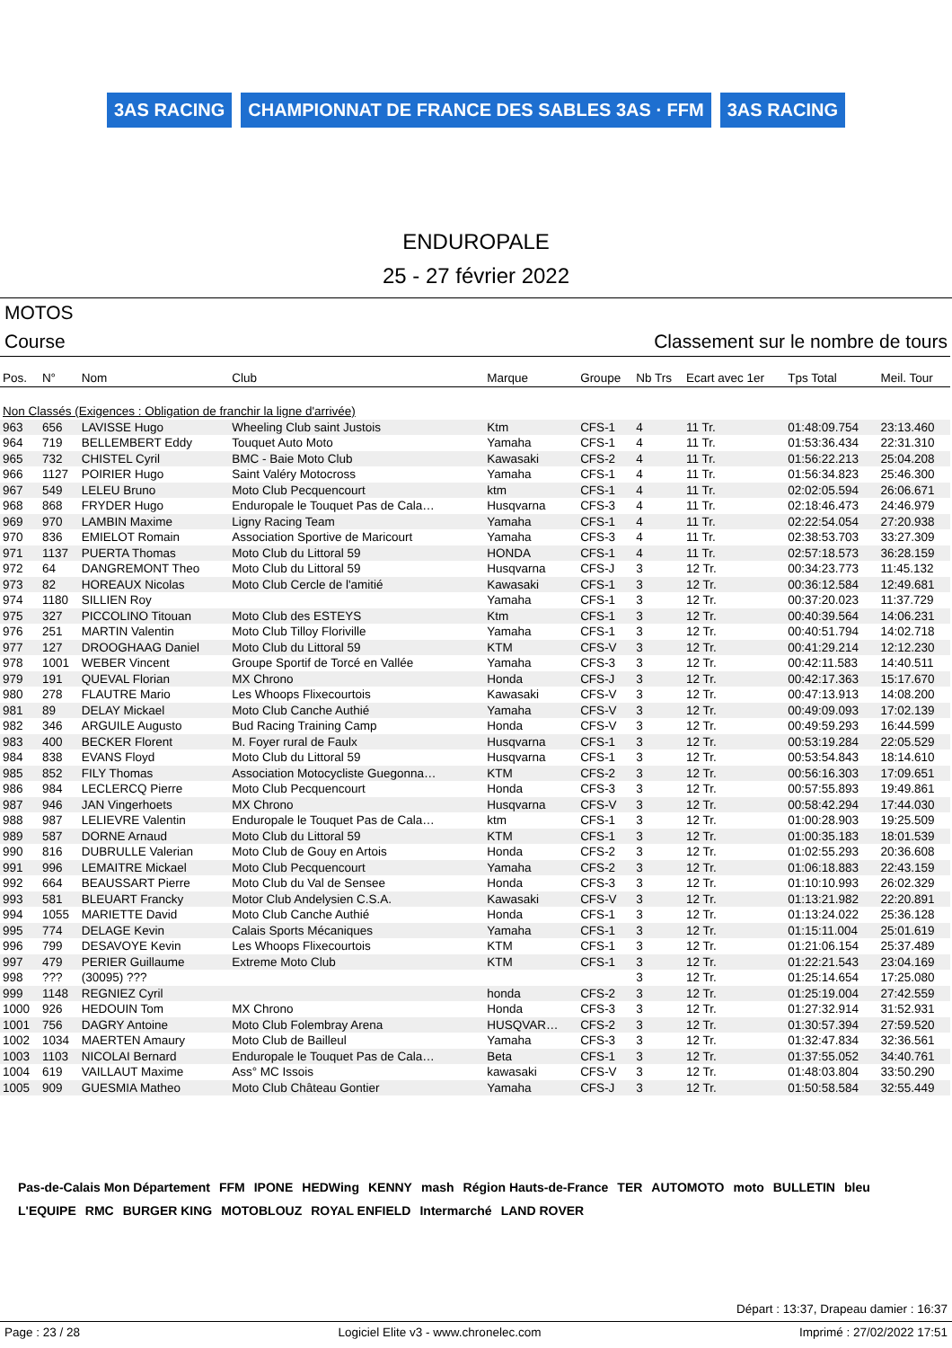3AS RACING CHAMPIONNAT DE FRANCE DES SABLES 3AS · FFM 3AS RACING
ENDUROPALE
25 - 27 février 2022
MOTOS
Course Classement sur le nombre de tours
| Pos. | N° | Nom | Club | Marque | Groupe | Nb Trs | Ecart avec 1er | Tps Total | Meil. Tour |
| --- | --- | --- | --- | --- | --- | --- | --- | --- | --- |
| Non Classés (Exigences : Obligation de franchir la ligne d'arrivée) | | | | | | | | | |
| 963 | 656 | LAVISSE Hugo | Wheeling Club saint Justois | Ktm | CFS-1 | 4 | 11 Tr. | 01:48:09.754 | 23:13.460 |
| 964 | 719 | BELLEMBERT Eddy | Touquet Auto Moto | Yamaha | CFS-1 | 4 | 11 Tr. | 01:53:36.434 | 22:31.310 |
| 965 | 732 | CHISTEL Cyril | BMC - Baie Moto Club | Kawasaki | CFS-2 | 4 | 11 Tr. | 01:56:22.213 | 25:04.208 |
| 966 | 1127 | POIRIER Hugo | Saint Valéry Motocross | Yamaha | CFS-1 | 4 | 11 Tr. | 01:56:34.823 | 25:46.300 |
| 967 | 549 | LELEU Bruno | Moto Club Pecquencourt | ktm | CFS-1 | 4 | 11 Tr. | 02:02:05.594 | 26:06.671 |
| 968 | 868 | FRYDER Hugo | Enduropale le Touquet Pas de Cala… | Husqvarna | CFS-3 | 4 | 11 Tr. | 02:18:46.473 | 24:46.979 |
| 969 | 970 | LAMBIN Maxime | Ligny Racing Team | Yamaha | CFS-1 | 4 | 11 Tr. | 02:22:54.054 | 27:20.938 |
| 970 | 836 | EMIELOT Romain | Association Sportive de Maricourt | Yamaha | CFS-3 | 4 | 11 Tr. | 02:38:53.703 | 33:27.309 |
| 971 | 1137 | PUERTA Thomas | Moto Club du Littoral 59 | HONDA | CFS-1 | 4 | 11 Tr. | 02:57:18.573 | 36:28.159 |
| 972 | 64 | DANGREMONT Theo | Moto Club du Littoral 59 | Husqvarna | CFS-J | 3 | 12 Tr. | 00:34:23.773 | 11:45.132 |
| 973 | 82 | HOREAUX Nicolas | Moto Club Cercle de l'amitié | Kawasaki | CFS-1 | 3 | 12 Tr. | 00:36:12.584 | 12:49.681 |
| 974 | 1180 | SILLIEN Roy | | Yamaha | CFS-1 | 3 | 12 Tr. | 00:37:20.023 | 11:37.729 |
| 975 | 327 | PICCOLINO Titouan | Moto Club des ESTEYS | Ktm | CFS-1 | 3 | 12 Tr. | 00:40:39.564 | 14:06.231 |
| 976 | 251 | MARTIN Valentin | Moto Club Tilloy Floriville | Yamaha | CFS-1 | 3 | 12 Tr. | 00:40:51.794 | 14:02.718 |
| 977 | 127 | DROOGHAAG Daniel | Moto Club du Littoral 59 | KTM | CFS-V | 3 | 12 Tr. | 00:41:29.214 | 12:12.230 |
| 978 | 1001 | WEBER Vincent | Groupe Sportif de Torcé en Vallée | Yamaha | CFS-3 | 3 | 12 Tr. | 00:42:11.583 | 14:40.511 |
| 979 | 191 | QUEVAL Florian | MX Chrono | Honda | CFS-J | 3 | 12 Tr. | 00:42:17.363 | 15:17.670 |
| 980 | 278 | FLAUTRE Mario | Les Whoops Flixecourtois | Kawasaki | CFS-V | 3 | 12 Tr. | 00:47:13.913 | 14:08.200 |
| 981 | 89 | DELAY Mickael | Moto Club Canche Authié | Yamaha | CFS-V | 3 | 12 Tr. | 00:49:09.093 | 17:02.139 |
| 982 | 346 | ARGUILE Augusto | Bud Racing Training Camp | Honda | CFS-V | 3 | 12 Tr. | 00:49:59.293 | 16:44.599 |
| 983 | 400 | BECKER Florent | M. Foyer rural de Faulx | Husqvarna | CFS-1 | 3 | 12 Tr. | 00:53:19.284 | 22:05.529 |
| 984 | 838 | EVANS Floyd | Moto Club du Littoral 59 | Husqvarna | CFS-1 | 3 | 12 Tr. | 00:53:54.843 | 18:14.610 |
| 985 | 852 | FILY Thomas | Association Motocycliste Guegonna… | KTM | CFS-2 | 3 | 12 Tr. | 00:56:16.303 | 17:09.651 |
| 986 | 984 | LECLERCQ Pierre | Moto Club Pecquencourt | Honda | CFS-3 | 3 | 12 Tr. | 00:57:55.893 | 19:49.861 |
| 987 | 946 | JAN Vingerhoets | MX Chrono | Husqvarna | CFS-V | 3 | 12 Tr. | 00:58:42.294 | 17:44.030 |
| 988 | 987 | LELIEVRE Valentin | Enduropale le Touquet Pas de Cala… | ktm | CFS-1 | 3 | 12 Tr. | 01:00:28.903 | 19:25.509 |
| 989 | 587 | DORNE Arnaud | Moto Club du Littoral 59 | KTM | CFS-1 | 3 | 12 Tr. | 01:00:35.183 | 18:01.539 |
| 990 | 816 | DUBRULLE Valerian | Moto Club de Gouy en Artois | Honda | CFS-2 | 3 | 12 Tr. | 01:02:55.293 | 20:36.608 |
| 991 | 996 | LEMAITRE Mickael | Moto Club Pecquencourt | Yamaha | CFS-2 | 3 | 12 Tr. | 01:06:18.883 | 22:43.159 |
| 992 | 664 | BEAUSSART Pierre | Moto Club du Val de Sensee | Honda | CFS-3 | 3 | 12 Tr. | 01:10:10.993 | 26:02.329 |
| 993 | 581 | BLEUART Francky | Motor Club Andelysien C.S.A. | Kawasaki | CFS-V | 3 | 12 Tr. | 01:13:21.982 | 22:20.891 |
| 994 | 1055 | MARIETTE David | Moto Club Canche Authié | Honda | CFS-1 | 3 | 12 Tr. | 01:13:24.022 | 25:36.128 |
| 995 | 774 | DELAGE Kevin | Calais Sports Mécaniques | Yamaha | CFS-1 | 3 | 12 Tr. | 01:15:11.004 | 25:01.619 |
| 996 | 799 | DESAVOYE Kevin | Les Whoops Flixecourtois | KTM | CFS-1 | 3 | 12 Tr. | 01:21:06.154 | 25:37.489 |
| 997 | 479 | PERIER Guillaume | Extreme Moto Club | KTM | CFS-1 | 3 | 12 Tr. | 01:22:21.543 | 23:04.169 |
| 998 | ??? | (30095) ??? | | | | 3 | 12 Tr. | 01:25:14.654 | 17:25.080 |
| 999 | 1148 | REGNIEZ Cyril | | honda | CFS-2 | 3 | 12 Tr. | 01:25:19.004 | 27:42.559 |
| 1000 | 926 | HEDOUIN Tom | MX Chrono | Honda | CFS-3 | 3 | 12 Tr. | 01:27:32.914 | 31:52.931 |
| 1001 | 756 | DAGRY Antoine | Moto Club Folembray Arena | HUSQVAR… | CFS-2 | 3 | 12 Tr. | 01:30:57.394 | 27:59.520 |
| 1002 | 1034 | MAERTEN Amaury | Moto Club de Bailleul | Yamaha | CFS-3 | 3 | 12 Tr. | 01:32:47.834 | 32:36.561 |
| 1003 | 1103 | NICOLAI Bernard | Enduropale le Touquet Pas de Cala… | Beta | CFS-1 | 3 | 12 Tr. | 01:37:55.052 | 34:40.761 |
| 1004 | 619 | VAILLAUT Maxime | Ass° MC Issois | kawasaki | CFS-V | 3 | 12 Tr. | 01:48:03.804 | 33:50.290 |
| 1005 | 909 | GUESMIA Matheo | Moto Club Château Gontier | Yamaha | CFS-J | 3 | 12 Tr. | 01:50:58.584 | 32:55.449 |
Pas-de-Calais Mon Département FFM IPONE HEDWing KENNY mash Région Hauts-de-France TER AUTOMOTO moto BULLETIN bleu L'EQUIPE RMC BURGER KING MOTOBLOUZ ROYAL ENFIELD Intermarché LAND ROVER
Départ : 13:37, Drapeau damier : 16:37
Page : 23 / 28 Logiciel Elite v3 - www.chronelec.com Imprimé : 27/02/2022 17:51